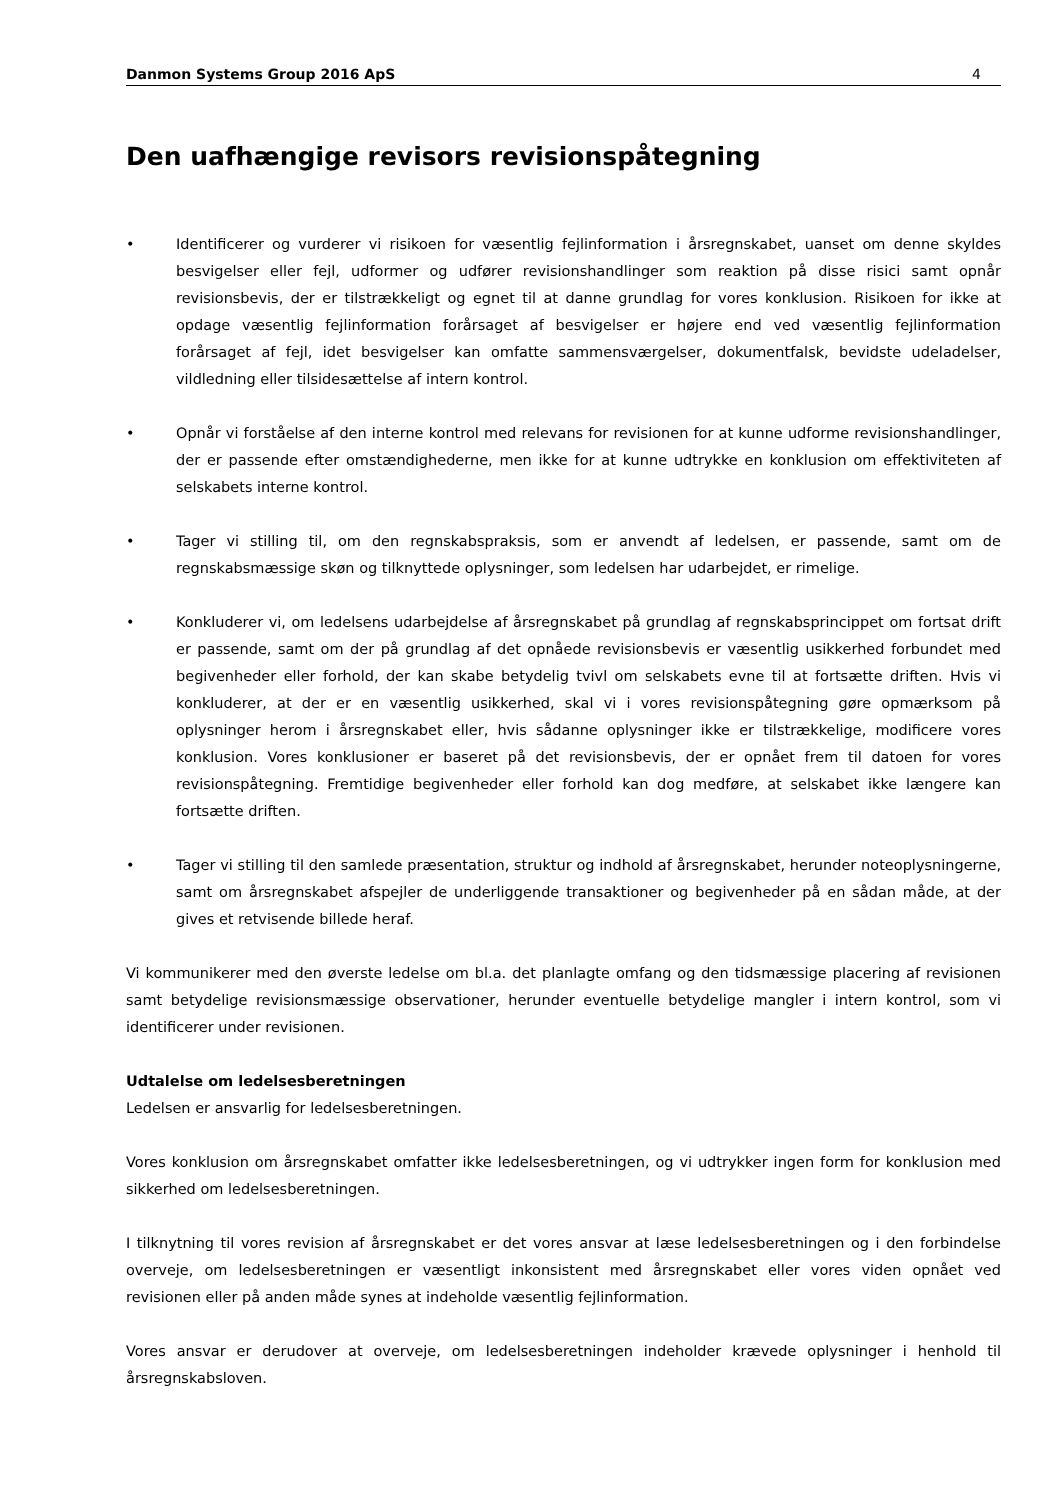Danmon Systems Group 2016 ApS 4
Den uafhængige revisors revisionspåtegning
• Identificerer og vurderer vi risikoen for væsentlig fejlinformation i årsregnskabet, uanset om denne skyldes besvigelser eller fejl, udformer og udfører revisionshandlinger som reaktion på disse risici samt opnår revisionsbevis, der er tilstrækkeligt og egnet til at danne grundlag for vores konklusion. Risikoen for ikke at opdage væsentlig fejlinformation forårsaget af besvigelser er højere end ved væsentlig fejlinformation forårsaget af fejl, idet besvigelser kan omfatte sammensværgelser, dokumentfalsk, bevidste udeladelser, vildledning eller tilsidesættelse af intern kontrol.
• Opnår vi forståelse af den interne kontrol med relevans for revisionen for at kunne udforme revisionshandlinger, der er passende efter omstændighederne, men ikke for at kunne udtrykke en konklusion om effektiviteten af selskabets interne kontrol.
• Tager vi stilling til, om den regnskabspraksis, som er anvendt af ledelsen, er passende, samt om de regnskabsmæssige skøn og tilknyttede oplysninger, som ledelsen har udarbejdet, er rimelige.
• Konkluderer vi, om ledelsens udarbejdelse af årsregnskabet på grundlag af regnskabsprincippet om fortsat drift er passende, samt om der på grundlag af det opnåede revisionsbevis er væsentlig usikkerhed forbundet med begivenheder eller forhold, der kan skabe betydelig tvivl om selskabets evne til at fortsætte driften. Hvis vi konkluderer, at der er en væsentlig usikkerhed, skal vi i vores revisionspåtegning gøre opmærksom på oplysninger herom i årsregnskabet eller, hvis sådanne oplysninger ikke er tilstrækkelige, modificere vores konklusion. Vores konklusioner er baseret på det revisionsbevis, der er opnået frem til datoen for vores revisionspåtegning. Fremtidige begivenheder eller forhold kan dog medføre, at selskabet ikke længere kan fortsætte driften.
• Tager vi stilling til den samlede præsentation, struktur og indhold af årsregnskabet, herunder noteoplysningerne, samt om årsregnskabet afspejler de underliggende transaktioner og begivenheder på en sådan måde, at der gives et retvisende billede heraf.
Vi kommunikerer med den øverste ledelse om bl.a. det planlagte omfang og den tidsmæssige placering af revisionen samt betydelige revisionsmæssige observationer, herunder eventuelle betydelige mangler i intern kontrol, som vi identificerer under revisionen.
Udtalelse om ledelsesberetningen
Ledelsen er ansvarlig for ledelsesberetningen.
Vores konklusion om årsregnskabet omfatter ikke ledelsesberetningen, og vi udtrykker ingen form for konklusion med sikkerhed om ledelsesberetningen.
I tilknytning til vores revision af årsregnskabet er det vores ansvar at læse ledelsesberetningen og i den forbindelse overveje, om ledelsesberetningen er væsentligt inkonsistent med årsregnskabet eller vores viden opnået ved revisionen eller på anden måde synes at indeholde væsentlig fejlinformation.
Vores ansvar er derudover at overveje, om ledelsesberetningen indeholder krævede oplysninger i henhold til årsregnskabsloven.